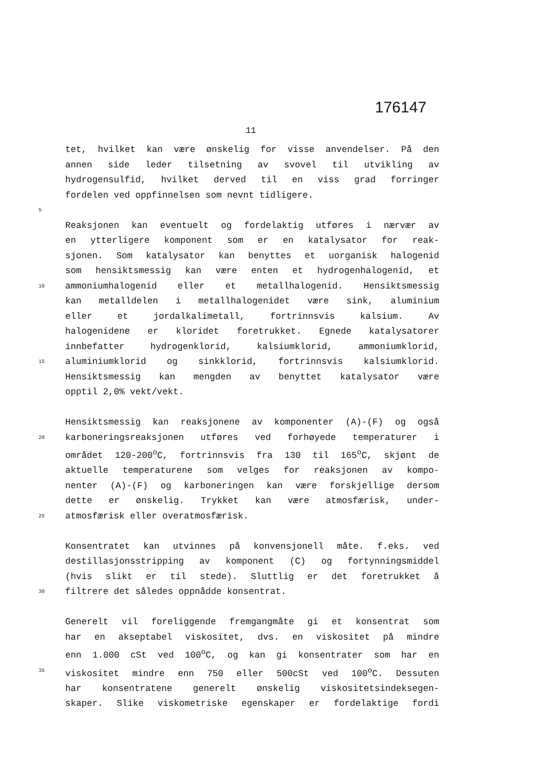176147
11
tet, hvilket kan være ønskelig for visse anvendelser. På den
annen side leder tilsetning av svovel til utvikling av
hydrogensulfid, hvilket derved til en viss grad forringer
fordelen ved oppfinnelsen som nevnt tidligere.
5
Reaksjonen kan eventuelt og fordelaktig utføres i nærvær av
en ytterligere komponent som er en katalysator for reak-
sjonen. Som katalysator kan benyttes et uorganisk halogenid
som hensiktsmessig kan være enten et hydrogenhalogenid, et
10 ammoniumhalogenid eller et metallhalogenid. Hensiktsmessig
kan metalldelen i metallhalogenidet være sink, aluminium
eller et jordalkalimetall, fortrinnsvis kalsium. Av
halogenidene er kloridet foretrukket. Egnede katalysatorer
innbefatter hydrogenklorid, kalsiumklorid, ammoniumklorid,
15 aluminiumklorid og sinkklorid, fortrinnsvis kalsiumklorid.
Hensiktsmessig kan mengden av benyttet katalysator være
opptil 2,0% vekt/vekt.
Hensiktsmessig kan reaksjonene av komponenter (A)-(F) og også
20 karboneringsreaksjonen utføres ved forhøyede temperaturer i
området 120-200<sup>o</sup>C, fortrinnsvis fra 130 til 165<sup>o</sup>C, skjønt de
aktuelle temperaturene som velges for reaksjonen av kompo-
nenter (A)-(F) og karboneringen kan være forskjellige dersom
dette er ønskelig. Trykket kan være atmosfærisk, under-
25 atmosfærisk eller overatmosfærisk.
Konsentratet kan utvinnes på konvensjonell måte. f.eks. ved
destillasjonsstripping av komponent (C) og fortynningsmiddel
(hvis slikt er til stede). Sluttlig er det foretrukket å
30 filtrere det således oppnådde konsentrat.
Generelt vil foreliggende fremgangmåte gi et konsentrat som
har en akseptabel viskositet, dvs. en viskositet på mindre
enn 1.000 cSt ved 100<sup>o</sup>C, og kan gi konsentrater som har en
35 viskositet mindre enn 750 eller 500cSt ved 100<sup>o</sup>C. Dessuten
har konsentratene generelt ønskelig viskositetsindeksegen-
skaper. Slike viskometriske egenskaper er fordelaktige fordi